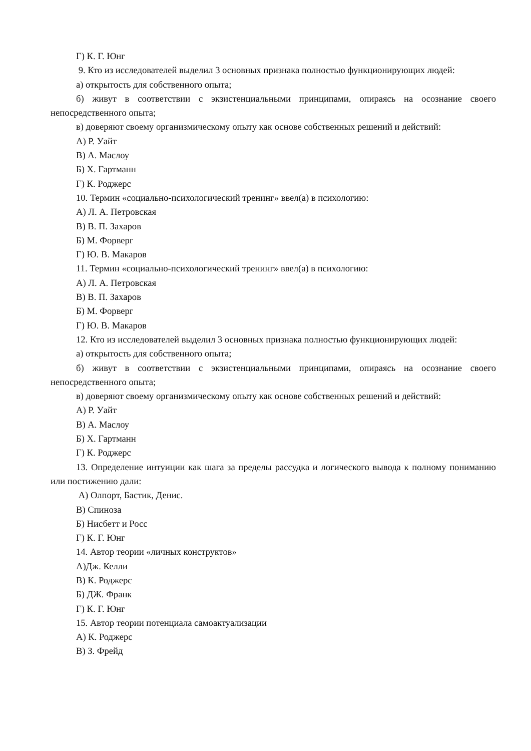Г) К. Г. Юнг
9. Кто из исследователей выделил 3 основных признака полностью функционирующих людей:
а) открытость для собственного опыта;
б) живут в соответствии с экзистенциальными принципами, опираясь на осознание своего непосредственного опыта;
в) доверяют своему организмическому опыту как основе собственных решений и действий:
А) Р. Уайт
В) А. Маслоу
Б) Х. Гартманн
Г) К. Роджерс
10. Термин «социально-психологический тренинг» ввел(а) в психологию:
А) Л. А. Петровская
В) В. П. Захаров
Б) М. Форверг
Г) Ю. В. Макаров
11. Термин «социально-психологический тренинг» ввел(а) в психологию:
А) Л. А. Петровская
В) В. П. Захаров
Б) М. Форверг
Г) Ю. В. Макаров
12. Кто из исследователей выделил 3 основных признака полностью функционирующих людей:
а) открытость для собственного опыта;
б) живут в соответствии с экзистенциальными принципами, опираясь на осознание своего непосредственного опыта;
в) доверяют своему организмическому опыту как основе собственных решений и действий:
А) Р. Уайт
В) А. Маслоу
Б) Х. Гартманн
Г) К. Роджерс
13. Определение интуиции как шага за пределы рассудка и логического вывода к полному пониманию или постижению дали:
А) Олпорт, Бастик, Денис.
В) Спиноза
Б) Нисбетт и Росс
Г) К. Г. Юнг
14. Автор теории «личных конструктов»
А)Дж. Келли
В) К. Роджерс
Б) ДЖ. Франк
Г) К. Г. Юнг
15. Автор теории потенциала самоактуализации
А) К. Роджерс
В) З. Фрейд